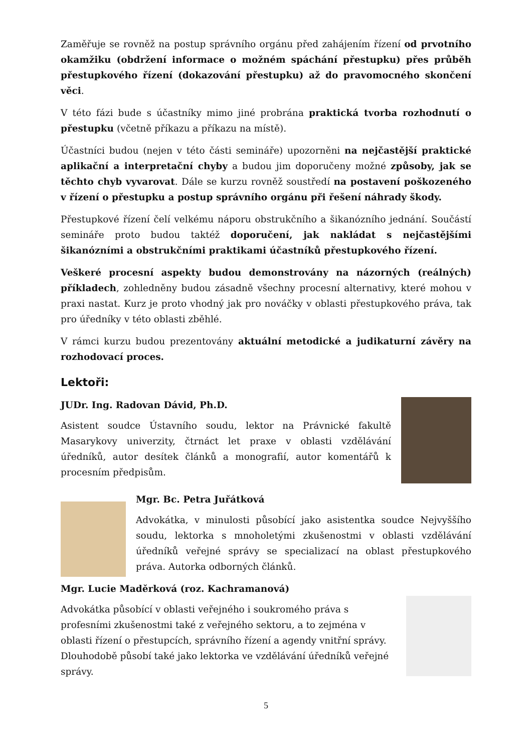Zaměřuje se rovněž na postup správního orgánu před zahájením řízení od prvotního okamžiku (obdržení informace o možném spáchání přestupku) přes průběh přestupkového řízení (dokazování přestupku) až do pravomocného skončení věci.
V této fázi bude s účastníky mimo jiné probrána praktická tvorba rozhodnutí o přestupku (včetně příkazu a příkazu na místě).
Účastníci budou (nejen v této části semináře) upozorněni na nejčastější praktické aplikační a interpretační chyby a budou jim doporučeny možné způsoby, jak se těchto chyb vyvarovat. Dále se kurzu rovněž soustředí na postavení poškozeného v řízení o přestupku a postup správního orgánu při řešení náhrady škody.
Přestupkové řízení čelí velkému náporu obstrukčního a šikanózního jednání. Součástí semináře proto budou taktéž doporučení, jak nakládat s nejčastějšími šikanózními a obstrukčními praktikami účastníků přestupkového řízení.
Veškeré procesní aspekty budou demonstrovány na názorných (reálných) příkladech, zohledněny budou zásadně všechny procesní alternativy, které mohou v praxi nastat. Kurz je proto vhodný jak pro nováčky v oblasti přestupkového práva, tak pro úředníky v této oblasti zběhlé.
V rámci kurzu budou prezentovány aktuální metodické a judikaturní závěry na rozhodovací proces.
Lektoři:
JUDr. Ing. Radovan Dávid, Ph.D.
Asistent soudce Ústavního soudu, lektor na Právnické fakultě Masarykovy univerzity, čtrnáct let praxe v oblasti vzdělávání úředníků, autor desítek článků a monografií, autor komentářů k procesním předpisům.
Mgr. Bc. Petra Juřátková
Advokátka, v minulosti působící jako asistentka soudce Nejvyššího soudu, lektorka s mnoholetými zkušenostmi v oblasti vzdělávání úředníků veřejné správy se specializací na oblast přestupkového práva. Autorka odborných článků.
Mgr. Lucie Maděrková (roz. Kachramanová)
Advokátka působící v oblasti veřejného i soukromého práva s profesními zkušenostmi také z veřejného sektoru, a to zejména v oblasti řízení o přestupcích, správního řízení a agendy vnitřní správy. Dlouhodobě působí také jako lektorka ve vzdělávání úředníků veřejné správy.
5